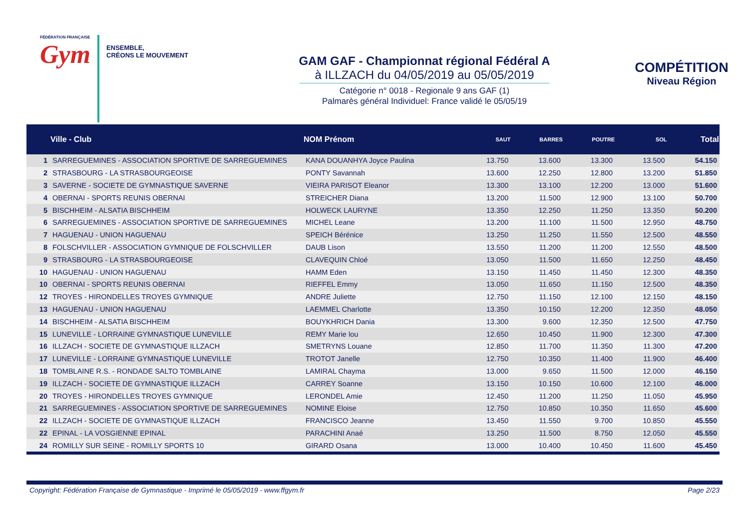FÉDÉRATION FRANÇAISE
Gym
ENSEMBLE,
CRÉONS LE MOUVEMENT
GAM GAF - Championnat régional Fédéral A
à ILLZACH du 04/05/2019 au 05/05/2019
Catégorie n° 0018 - Regionale 9 ans GAF (1)
Palmarès général Individuel: France validé le 05/05/19
COMPÉTITION
Niveau Région
| | Ville - Club | NOM Prénom | SAUT | BARRES | POUTRE | SOL | Total |
| --- | --- | --- | --- | --- | --- | --- | --- |
| 1 | SARREGUEMINES - ASSOCIATION SPORTIVE DE SARREGUEMINES | KANA DOUANHYA Joyce Paulina | 13.750 | 13.600 | 13.300 | 13.500 | 54.150 |
| 2 | STRASBOURG - LA STRASBOURGEOISE | PONTY Savannah | 13.600 | 12.250 | 12.800 | 13.200 | 51.850 |
| 3 | SAVERNE - SOCIETE DE GYMNASTIQUE SAVERNE | VIEIRA PARISOT Eleanor | 13.300 | 13.100 | 12.200 | 13.000 | 51.600 |
| 4 | OBERNAI - SPORTS REUNIS OBERNAI | STREICHER Diana | 13.200 | 11.500 | 12.900 | 13.100 | 50.700 |
| 5 | BISCHHEIM - ALSATIA BISCHHEIM | HOLWECK LAURYNE | 13.350 | 12.250 | 11.250 | 13.350 | 50.200 |
| 6 | SARREGUEMINES - ASSOCIATION SPORTIVE DE SARREGUEMINES | MICHEL Leane | 13.200 | 11.100 | 11.500 | 12.950 | 48.750 |
| 7 | HAGUENAU - UNION HAGUENAU | SPEICH Bérénice | 13.250 | 11.250 | 11.550 | 12.500 | 48.550 |
| 8 | FOLSCHVILLER - ASSOCIATION GYMNIQUE DE FOLSCHVILLER | DAUB Lison | 13.550 | 11.200 | 11.200 | 12.550 | 48.500 |
| 9 | STRASBOURG - LA STRASBOURGEOISE | CLAVEQUIN Chloé | 13.050 | 11.500 | 11.650 | 12.250 | 48.450 |
| 10 | HAGUENAU - UNION HAGUENAU | HAMM Eden | 13.150 | 11.450 | 11.450 | 12.300 | 48.350 |
| 10 | OBERNAI - SPORTS REUNIS OBERNAI | RIEFFEL Emmy | 13.050 | 11.650 | 11.150 | 12.500 | 48.350 |
| 12 | TROYES - HIRONDELLES TROYES GYMNIQUE | ANDRE Juliette | 12.750 | 11.150 | 12.100 | 12.150 | 48.150 |
| 13 | HAGUENAU - UNION HAGUENAU | LAEMMEL Charlotte | 13.350 | 10.150 | 12.200 | 12.350 | 48.050 |
| 14 | BISCHHEIM - ALSATIA BISCHHEIM | BOUYKHRICH Dania | 13.300 | 9.600 | 12.350 | 12.500 | 47.750 |
| 15 | LUNEVILLE - LORRAINE GYMNASTIQUE LUNEVILLE | REMY Marie lou | 12.650 | 10.450 | 11.900 | 12.300 | 47.300 |
| 16 | ILLZACH - SOCIETE DE GYMNASTIQUE ILLZACH | SMETRYNS Louane | 12.850 | 11.700 | 11.350 | 11.300 | 47.200 |
| 17 | LUNEVILLE - LORRAINE GYMNASTIQUE LUNEVILLE | TROTOT Janelle | 12.750 | 10.350 | 11.400 | 11.900 | 46.400 |
| 18 | TOMBLAINE R.S. - RONDADE SALTO TOMBLAINE | LAMIRAL Chayma | 13.000 | 9.650 | 11.500 | 12.000 | 46.150 |
| 19 | ILLZACH - SOCIETE DE GYMNASTIQUE ILLZACH | CARREY Soanne | 13.150 | 10.150 | 10.600 | 12.100 | 46.000 |
| 20 | TROYES - HIRONDELLES TROYES GYMNIQUE | LERONDEL Amie | 12.450 | 11.200 | 11.250 | 11.050 | 45.950 |
| 21 | SARREGUEMINES - ASSOCIATION SPORTIVE DE SARREGUEMINES | NOMINE Eloise | 12.750 | 10.850 | 10.350 | 11.650 | 45.600 |
| 22 | ILLZACH - SOCIETE DE GYMNASTIQUE ILLZACH | FRANCISCO Jeanne | 13.450 | 11.550 | 9.700 | 10.850 | 45.550 |
| 22 | EPINAL - LA VOSGIENNE EPINAL | PARACHINI Anaé | 13.250 | 11.500 | 8.750 | 12.050 | 45.550 |
| 24 | ROMILLY SUR SEINE - ROMILLY SPORTS 10 | GIRARD Osana | 13.000 | 10.400 | 10.450 | 11.600 | 45.450 |
Copyright: Fédération Française de Gymnastique - Imprimé le 05/05/2019 - www.ffgym.fr Page 2/23